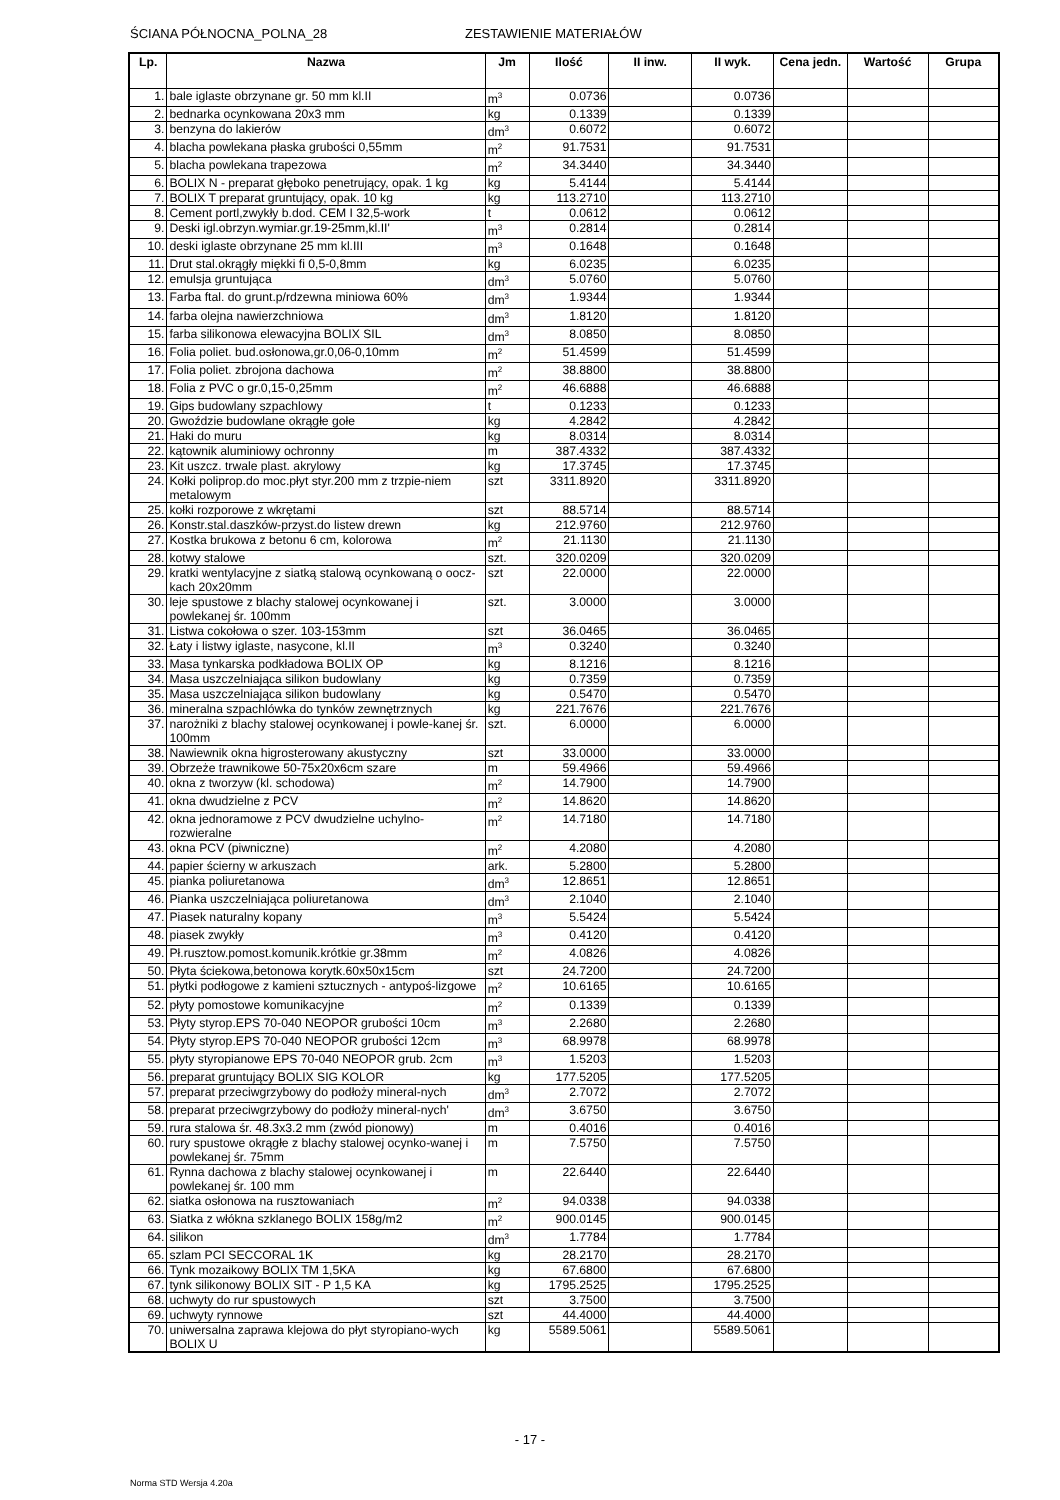ŚCIANA PÓŁNOCNA_POLNA_28 ZESTAWIENIE MATERIAŁÓW
| Lp. | Nazwa | Jm | Ilość | II inw. | II wyk. | Cena jedn. | Wartość | Grupa |
| --- | --- | --- | --- | --- | --- | --- | --- | --- |
| 1. | bale iglaste obrzynane gr. 50 mm kl.II | m<sup>3</sup> | 0.0736 | | 0.0736 | | | |
| 2. | bednarka ocynkowana 20x3 mm | kg | 0.1339 | | 0.1339 | | | |
| 3. | benzyna do lakierów | dm<sup>3</sup> | 0.6072 | | 0.6072 | | | |
| 4. | blacha powlekana płaska grubości 0,55mm | m<sup>2</sup> | 91.7531 | | 91.7531 | | | |
| 5. | blacha powlekana trapezowa | m<sup>2</sup> | 34.3440 | | 34.3440 | | | |
| 6. | BOLIX N - preparat głęboko penetrujący, opak. 1 kg | kg | 5.4144 | | 5.4144 | | | |
| 7. | BOLIX T preparat gruntujący, opak. 10 kg | kg | 113.2710 | | 113.2710 | | | |
| 8. | Cement portl,zwykły b.dod. CEM I 32,5-work | t | 0.0612 | | 0.0612 | | | |
| 9. | Deski igl.obrzyn.wymiar.gr.19-25mm,kl.II' | m<sup>3</sup> | 0.2814 | | 0.2814 | | | |
| 10. | deski iglaste obrzynane 25 mm kl.III | m<sup>3</sup> | 0.1648 | | 0.1648 | | | |
| 11. | Drut stal.okrągły miękki fi 0,5-0,8mm | kg | 6.0235 | | 6.0235 | | | |
| 12. | emulsja gruntująca | dm<sup>3</sup> | 5.0760 | | 5.0760 | | | |
| 13. | Farba ftal. do grunt.p/rdzewna miniowa 60% | dm<sup>3</sup> | 1.9344 | | 1.9344 | | | |
| 14. | farba olejna nawierzchniowa | dm<sup>3</sup> | 1.8120 | | 1.8120 | | | |
| 15. | farba silikonowa elewacyjna BOLIX SIL | dm<sup>3</sup> | 8.0850 | | 8.0850 | | | |
| 16. | Folia poliet. bud.osłonowa,gr.0,06-0,10mm | m<sup>2</sup> | 51.4599 | | 51.4599 | | | |
| 17. | Folia poliet. zbrojona dachowa | m<sup>2</sup> | 38.8800 | | 38.8800 | | | |
| 18. | Folia z PVC o gr.0,15-0,25mm | m<sup>2</sup> | 46.6888 | | 46.6888 | | | |
| 19. | Gips budowlany szpachlowy | t | 0.1233 | | 0.1233 | | | |
| 20. | Gwoździe budowlane okrągłe gołe | kg | 4.2842 | | 4.2842 | | | |
| 21. | Haki do muru | kg | 8.0314 | | 8.0314 | | | |
| 22. | kątownik aluminiowy ochronny | m | 387.4332 | | 387.4332 | | | |
| 23. | Kit uszcz. trwale plast. akrylowy | kg | 17.3745 | | 17.3745 | | | |
| 24. | Kołki poliprop.do moc.płyt styr.200 mm z trzpie-niem metalowym | szt | 3311.8920 | | 3311.8920 | | | |
| 25. | kołki rozporowe z wkrętami | szt | 88.5714 | | 88.5714 | | | |
| 26. | Konstr.stal.daszków-przyst.do listew drewn | kg | 212.9760 | | 212.9760 | | | |
| 27. | Kostka brukowa z betonu 6 cm, kolorowa | m<sup>2</sup> | 21.1130 | | 21.1130 | | | |
| 28. | kotwy stalowe | szt. | 320.0209 | | 320.0209 | | | |
| 29. | kratki wentylacyjne z siatką stalową ocynkowaną o oocz­kach 20x20mm | szt | 22.0000 | | 22.0000 | | | |
| 30. | leje spustowe z blachy stalowej ocynkowanej i powlekanej śr. 100mm | szt. | 3.0000 | | 3.0000 | | | |
| 31. | Listwa cokołowa o szer. 103-153mm | szt | 36.0465 | | 36.0465 | | | |
| 32. | Łaty i listwy iglaste, nasycone, kl.II | m<sup>3</sup> | 0.3240 | | 0.3240 | | | |
| 33. | Masa tynkarska podkładowa BOLIX OP | kg | 8.1216 | | 8.1216 | | | |
| 34. | Masa uszczelniająca silikon budowlany | kg | 0.7359 | | 0.7359 | | | |
| 35. | Masa uszczelniająca silikon budowlany | kg | 0.5470 | | 0.5470 | | | |
| 36. | mineralna szpachlówka do tynków zewnętrznych | kg | 221.7676 | | 221.7676 | | | |
| 37. | narożniki z blachy stalowej ocynkowanej i powle-kanej śr. 100mm | szt. | 6.0000 | | 6.0000 | | | |
| 38. | Nawiewnik okna higrosterowany akustyczny | szt | 33.0000 | | 33.0000 | | | |
| 39. | Obrzeże trawnikowe 50-75x20x6cm szare | m | 59.4966 | | 59.4966 | | | |
| 40. | okna z tworzyw (kl. schodowa) | m<sup>2</sup> | 14.7900 | | 14.7900 | | | |
| 41. | okna dwudzielne z PCV | m<sup>2</sup> | 14.8620 | | 14.8620 | | | |
| 42. | okna jednoramowe z PCV dwudzielne uchylno-rozwieralne | m<sup>2</sup> | 14.7180 | | 14.7180 | | | |
| 43. | okna PCV (piwniczne) | m<sup>2</sup> | 4.2080 | | 4.2080 | | | |
| 44. | papier ścierny w arkuszach | ark. | 5.2800 | | 5.2800 | | | |
| 45. | pianka poliuretanowa | dm<sup>3</sup> | 12.8651 | | 12.8651 | | | |
| 46. | Pianka uszczelniająca poliuretanowa | dm<sup>3</sup> | 2.1040 | | 2.1040 | | | |
| 47. | Piasek naturalny kopany | m<sup>3</sup> | 5.5424 | | 5.5424 | | | |
| 48. | piasek zwykły | m<sup>3</sup> | 0.4120 | | 0.4120 | | | |
| 49. | Pł.rusztow.pomost.komunik.krótkie gr.38mm | m<sup>2</sup> | 4.0826 | | 4.0826 | | | |
| 50. | Płyta ściekowa,betonowa korytk.60x50x15cm | szt | 24.7200 | | 24.7200 | | | |
| 51. | płytki podłogowe z kamieni sztucznych - antypoś-lizgowe | m<sup>2</sup> | 10.6165 | | 10.6165 | | | |
| 52. | płyty pomostowe komunikacyjne | m<sup>2</sup> | 0.1339 | | 0.1339 | | | |
| 53. | Płyty styrop.EPS 70-040 NEOPOR grubości 10cm | m<sup>3</sup> | 2.2680 | | 2.2680 | | | |
| 54. | Płyty styrop.EPS 70-040 NEOPOR grubości 12cm | m<sup>3</sup> | 68.9978 | | 68.9978 | | | |
| 55. | płyty styropianowe EPS 70-040 NEOPOR grub. 2cm | m<sup>3</sup> | 1.5203 | | 1.5203 | | | |
| 56. | preparat gruntujący BOLIX SIG KOLOR | kg | 177.5205 | | 177.5205 | | | |
| 57. | preparat przeciwgrzybowy do podłoży mineral-nych | dm<sup>3</sup> | 2.7072 | | 2.7072 | | | |
| 58. | preparat przeciwgrzybowy do podłoży mineral-nych' | dm<sup>3</sup> | 3.6750 | | 3.6750 | | | |
| 59. | rura stalowa śr. 48.3x3.2 mm (zwód pionowy) | m | 0.4016 | | 0.4016 | | | |
| 60. | rury spustowe okrągłe z blachy stalowej ocynko-wanej i powlekanej śr. 75mm | m | 7.5750 | | 7.5750 | | | |
| 61. | Rynna dachowa z blachy stalowej ocynkowanej i powlekanej śr. 100 mm | m | 22.6440 | | 22.6440 | | | |
| 62. | siatka osłonowa na rusztowaniach | m<sup>2</sup> | 94.0338 | | 94.0338 | | | |
| 63. | Siatka z włókna szklanego BOLIX 158g/m2 | m<sup>2</sup> | 900.0145 | | 900.0145 | | | |
| 64. | silikon | dm<sup>3</sup> | 1.7784 | | 1.7784 | | | |
| 65. | szlam PCI SECCORAL 1K | kg | 28.2170 | | 28.2170 | | | |
| 66. | Tynk mozaikowy BOLIX TM 1,5KA | kg | 67.6800 | | 67.6800 | | | |
| 67. | tynk silikonowy BOLIX SIT - P 1,5 KA | kg | 1795.2525 | | 1795.2525 | | | |
| 68. | uchwyty do rur spustowych | szt | 3.7500 | | 3.7500 | | | |
| 69. | uchwyty rynnowe | szt | 44.4000 | | 44.4000 | | | |
| 70. | uniwersalna zaprawa klejowa do płyt styropiano-wych BOLIX U | kg | 5589.5061 | | 5589.5061 | | | |
- 17 -
Norma STD Wersja 4.20a